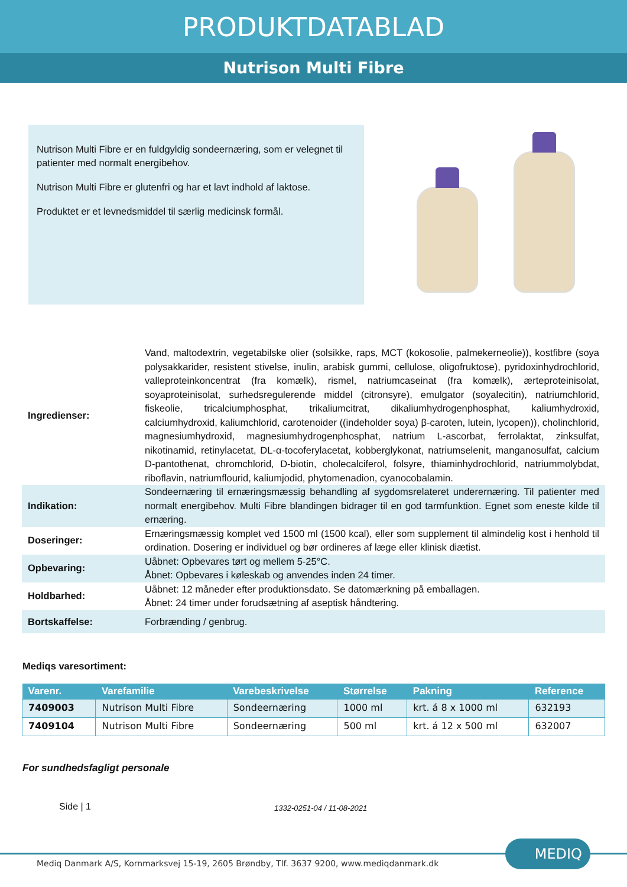PRODUKTDATABLAD
Nutrison Multi Fibre
Nutrison Multi Fibre er en fuldgyldig sondeernæring, som er velegnet til patienter med normalt energibehov.
Nutrison Multi Fibre er glutenfri og har et lavt indhold af laktose.
Produktet er et levnedsmiddel til særlig medicinsk formål.
| Ingredienser: | Vand, maltodextrin, vegetabilske olier (solsikke, raps, MCT (kokosolie, palmekerneolie)), kostfibre (soya polysakkarider, resistent stivelse, inulin, arabisk gummi, cellulose, oligofruktose), pyridoxinhydrochlorid, valleproteinkoncentrat (fra komælk), rismel, natriumcaseinat (fra komælk), ærteproteinisolat, soyaproteinisolat, surhedsregulerende middel (citronsyre), emulgator (soyalecitin), natriumchlorid, fiskeolie, tricalciumphosphat, trikaliumcitrat, dikaliumhydrogenphosphat, kaliumhydroxid, calciumhydroxid, kaliumchlorid, carotenoider ((indeholder soya) β-caroten, lutein, lycopen)), cholinchlorid, magnesiumhydroxid, magnesiumhydrogenphosphat, natrium L-ascorbat, ferrolaktat, zinksulfat, nikotinamid, retinylacetat, DL-α-tocoferylacetat, kobberglykonat, natriumselenit, manganosulfat, calcium D-pantothenat, chromchlorid, D-biotin, cholecalciferol, folsyre, thiaminhydrochlorid, natriummolybdat, riboflavin, natriumflourid, kaliumjodid, phytomenadion, cyanocobalamin. |
| Indikation: | Sondeernæring til ernæringsmæssig behandling af sygdomsrelateret underernæring. Til patienter med normalt energibehov. Multi Fibre blandingen bidrager til en god tarmfunktion. Egnet som eneste kilde til ernæring. |
| Doseringer: | Ernæringsmæssig komplet ved 1500 ml (1500 kcal), eller som supplement til almindelig kost i henhold til ordination. Dosering er individuel og bør ordineres af læge eller klinisk diætist. |
| Opbevaring: | Uåbnet: Opbevares tørt og mellem 5-25°C. Åbnet: Opbevares i køleskab og anvendes inden 24 timer. |
| Holdbarhed: | Uåbnet: 12 måneder efter produktionsdato. Se datomærkning på emballagen. Åbnet: 24 timer under forudsætning af aseptisk håndtering. |
| Bortskaffelse: | Forbrænding / genbrug. |
Mediqs varesortiment:
| Varenr. | Varefamilie | Varebeskrivelse | Størrelse | Pakning | Reference |
| --- | --- | --- | --- | --- | --- |
| 7409003 | Nutrison Multi Fibre | Sondeernæring | 1000 ml | krt. á 8 x 1000 ml | 632193 |
| 7409104 | Nutrison Multi Fibre | Sondeernæring | 500 ml | krt. á 12 x 500 ml | 632007 |
For sundhedsfagligt personale
Side | 1 1332-0251-04 / 11-08-2021
Mediq Danmark A/S, Kornmarksvej 15-19, 2605 Brøndby, Tlf. 3637 9200, www.mediqdanmark.dk
MEDIQ